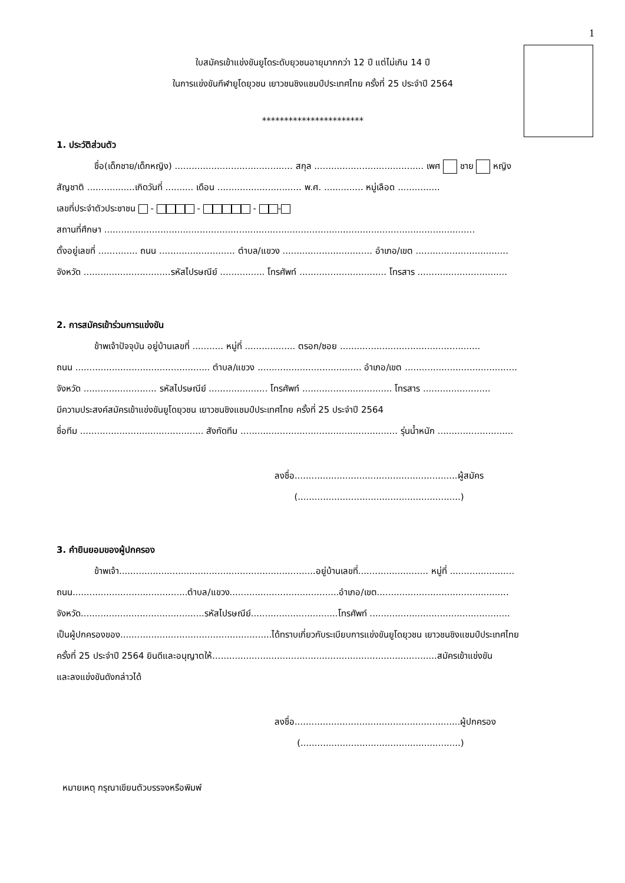1
ใบสมัครเข้าแข่งขันยูโดระดับยุวชนอายุมากกว่า 12 ปี แต่ไม่เกิน 14 ปี
ในการแข่งขันกีฬายูโดยุวชน เยาวชนชิงแชมป์ประเทศไทย ครั้งที่ 25 ประจำปี 2564
***********************
1. ประวัติส่วนตัว
ชื่อ(เด็กชาย/เด็กหญิง) .......................................... สกุล ....................................... เพศ ชาย หญิง
สัญชาติ .................เกิดวันที่ .......... เดือน .............................. พ.ศ. .............. หมู่เลือด ...............
เลขที่ประจำตัวประชาชน - - - -
สถานที่ศึกษา ....................................................................................................................................
ตั้งอยู่เลขที่ .............. ถนน ........................... ตำบล/แขวง ................................ อำเภอ/เขต .................................
จังหวัด ...............................รหัสไปรษณีย์ ................ โทรศัพท์ ............................... โทรสาร ................................
2. การสมัครเข้าร่วมการแข่งขัน
ข้าพเจ้าปัจจุบัน อยู่บ้านเลขที่ ........... หมู่ที่ .................. ตรอก/ซอย ..................................................
ถนน ................................................ ตำบล/แขวง ..................................... อำเภอ/เขต ........................................
จังหวัด .......................... รหัสไปรษณีย์ ..................... โทรศัพท์ ................................ โทรสาร ........................
มีความประสงค์สมัครเข้าแข่งขันยูโดยุวชน เยาวชนชิงแชมป์ประเทศไทย ครั้งที่ 25 ประจำปี 2564
ชื่อทีม ............................................ สังกัดทีม ........................................................ รุ่นน้ำหนัก ...........................
ลงชื่อ..........................................................ผู้สมัคร
(..........................................................)
3. คำยินยอมของผู้ปกครอง
ข้าพเจ้า......................................................................อยู่บ้านเลขที่......................... หมู่ที่ .......................
ถนน.........................................ตำบล/แขวง.......................................อำเภอ/เขต...............................................
จังหวัด............................................รหัสไปรษณีย์...............................โทรศัพท์ ..................................................
เป็นผู้ปกครองของ......................................................ได้ทราบเกี่ยวกับระเบียบการแข่งขันยูโดยุวชน เยาวชนชิงแชมป์ประเทศไทย
ครั้งที่ 25 ประจำปี 2564 ยินดีและอนุญาตให้................................................................................สมัครเข้าแข่งขัน
และลงแข่งขันดังกล่าวได้
ลงชื่อ...........................................................ผู้ปกครอง
(.........................................................)
หมายเหตุ กรุณาเขียนตัวบรรจงหรือพิมพ์